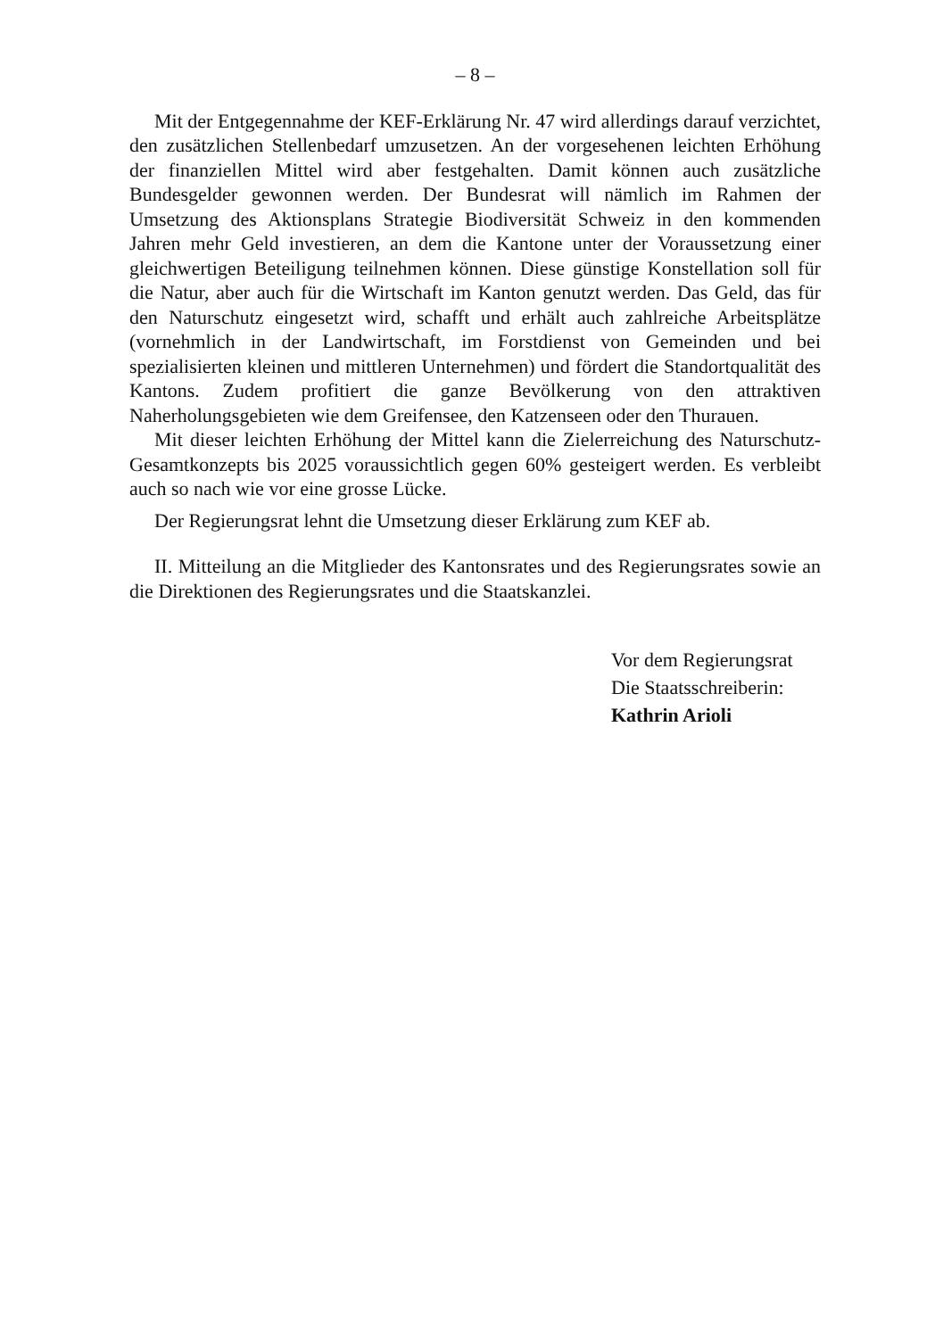– 8 –
Mit der Entgegennahme der KEF-Erklärung Nr. 47 wird allerdings darauf verzichtet, den zusätzlichen Stellenbedarf umzusetzen. An der vorgesehenen leichten Erhöhung der finanziellen Mittel wird aber festgehalten. Damit können auch zusätzliche Bundesgelder gewonnen werden. Der Bundesrat will nämlich im Rahmen der Umsetzung des Aktionsplans Strategie Biodiversität Schweiz in den kommenden Jahren mehr Geld investieren, an dem die Kantone unter der Voraussetzung einer gleichwertigen Beteiligung teilnehmen können. Diese günstige Konstellation soll für die Natur, aber auch für die Wirtschaft im Kanton genutzt werden. Das Geld, das für den Naturschutz eingesetzt wird, schafft und erhält auch zahlreiche Arbeitsplätze (vornehmlich in der Landwirtschaft, im Forstdienst von Gemeinden und bei spezialisierten kleinen und mittleren Unternehmen) und fördert die Standortqualität des Kantons. Zudem profitiert die ganze Bevölkerung von den attraktiven Naherholungsgebieten wie dem Greifensee, den Katzenseen oder den Thurauen.
Mit dieser leichten Erhöhung der Mittel kann die Zielerreichung des Naturschutz-Gesamtkonzepts bis 2025 voraussichtlich gegen 60% gesteigert werden. Es verbleibt auch so nach wie vor eine grosse Lücke.
Der Regierungsrat lehnt die Umsetzung dieser Erklärung zum KEF ab.
II. Mitteilung an die Mitglieder des Kantonsrates und des Regierungsrates sowie an die Direktionen des Regierungsrates und die Staatskanzlei.
Vor dem Regierungsrat
Die Staatsschreiberin:
Kathrin Arioli